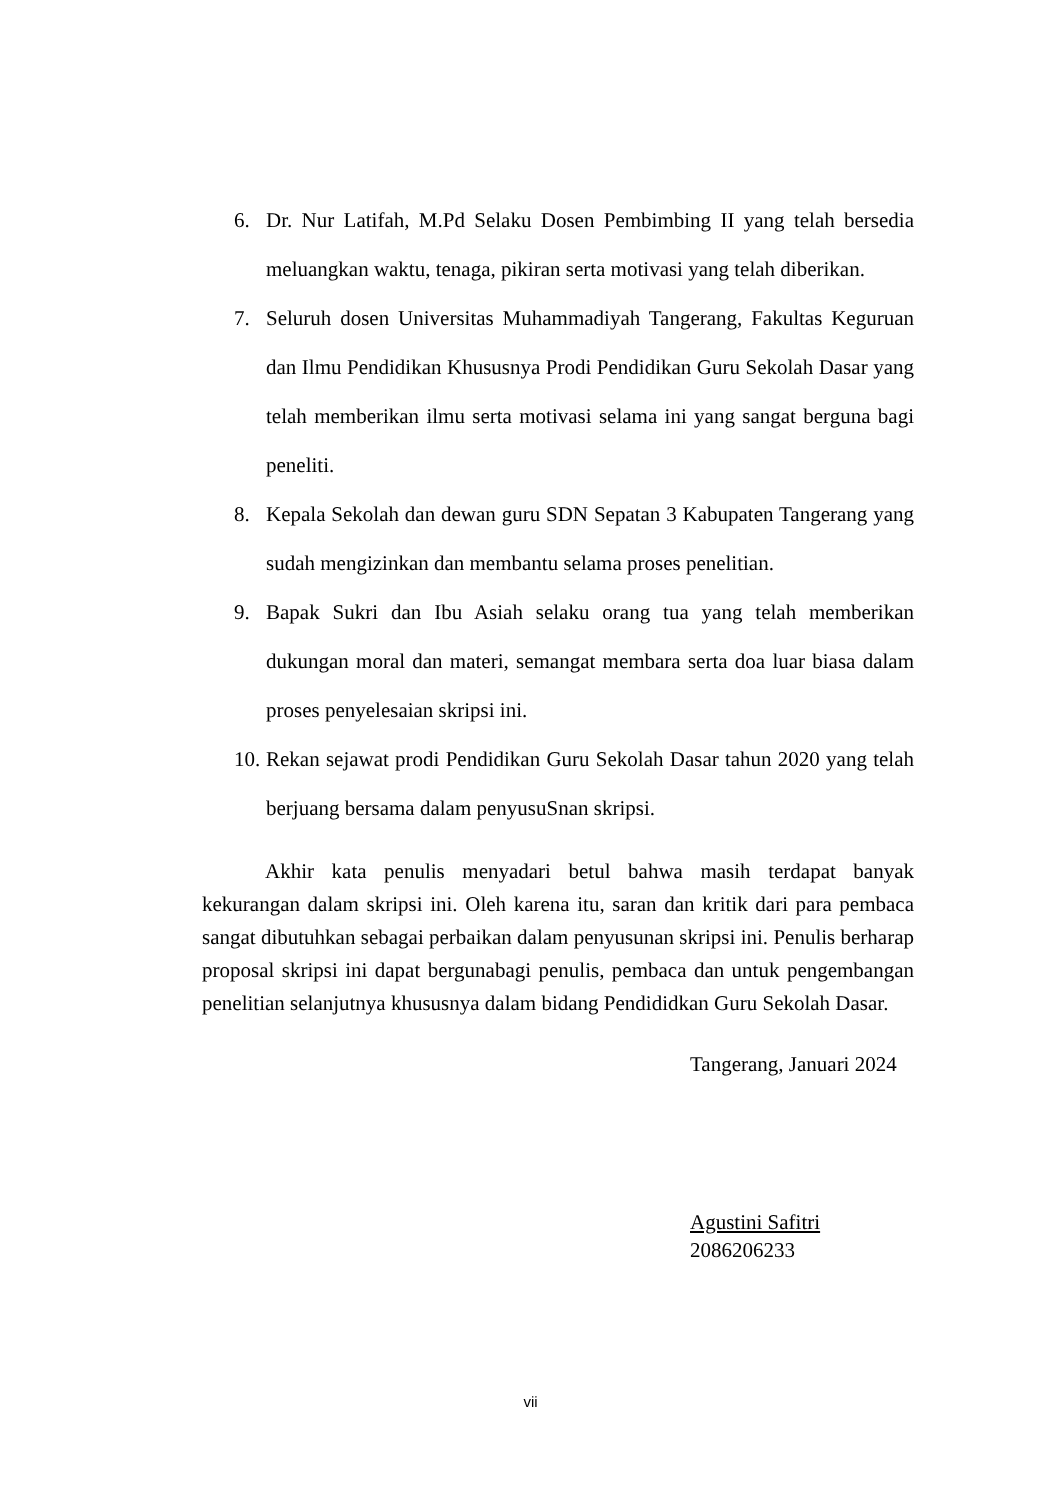6. Dr. Nur Latifah, M.Pd Selaku Dosen Pembimbing II yang telah bersedia meluangkan waktu, tenaga, pikiran serta motivasi yang telah diberikan.
7. Seluruh dosen Universitas Muhammadiyah Tangerang, Fakultas Keguruan dan Ilmu Pendidikan Khususnya Prodi Pendidikan Guru Sekolah Dasar yang telah memberikan ilmu serta motivasi selama ini yang sangat berguna bagi peneliti.
8. Kepala Sekolah dan dewan guru SDN Sepatan 3 Kabupaten Tangerang yang sudah mengizinkan dan membantu selama proses penelitian.
9. Bapak Sukri dan Ibu Asiah selaku orang tua yang telah memberikan dukungan moral dan materi, semangat membara serta doa luar biasa dalam proses penyelesaian skripsi ini.
10. Rekan sejawat prodi Pendidikan Guru Sekolah Dasar tahun 2020 yang telah berjuang bersama dalam penyusuSnan skripsi.
Akhir kata penulis menyadari betul bahwa masih terdapat banyak kekurangan dalam skripsi ini. Oleh karena itu, saran dan kritik dari para pembaca sangat dibutuhkan sebagai perbaikan dalam penyusunan skripsi ini. Penulis berharap proposal skripsi ini dapat bergunabagi penulis, pembaca dan untuk pengembangan penelitian selanjutnya khususnya dalam bidang Pendididkan Guru Sekolah Dasar.
Tangerang, Januari 2024
Agustini Safitri
2086206233
vii